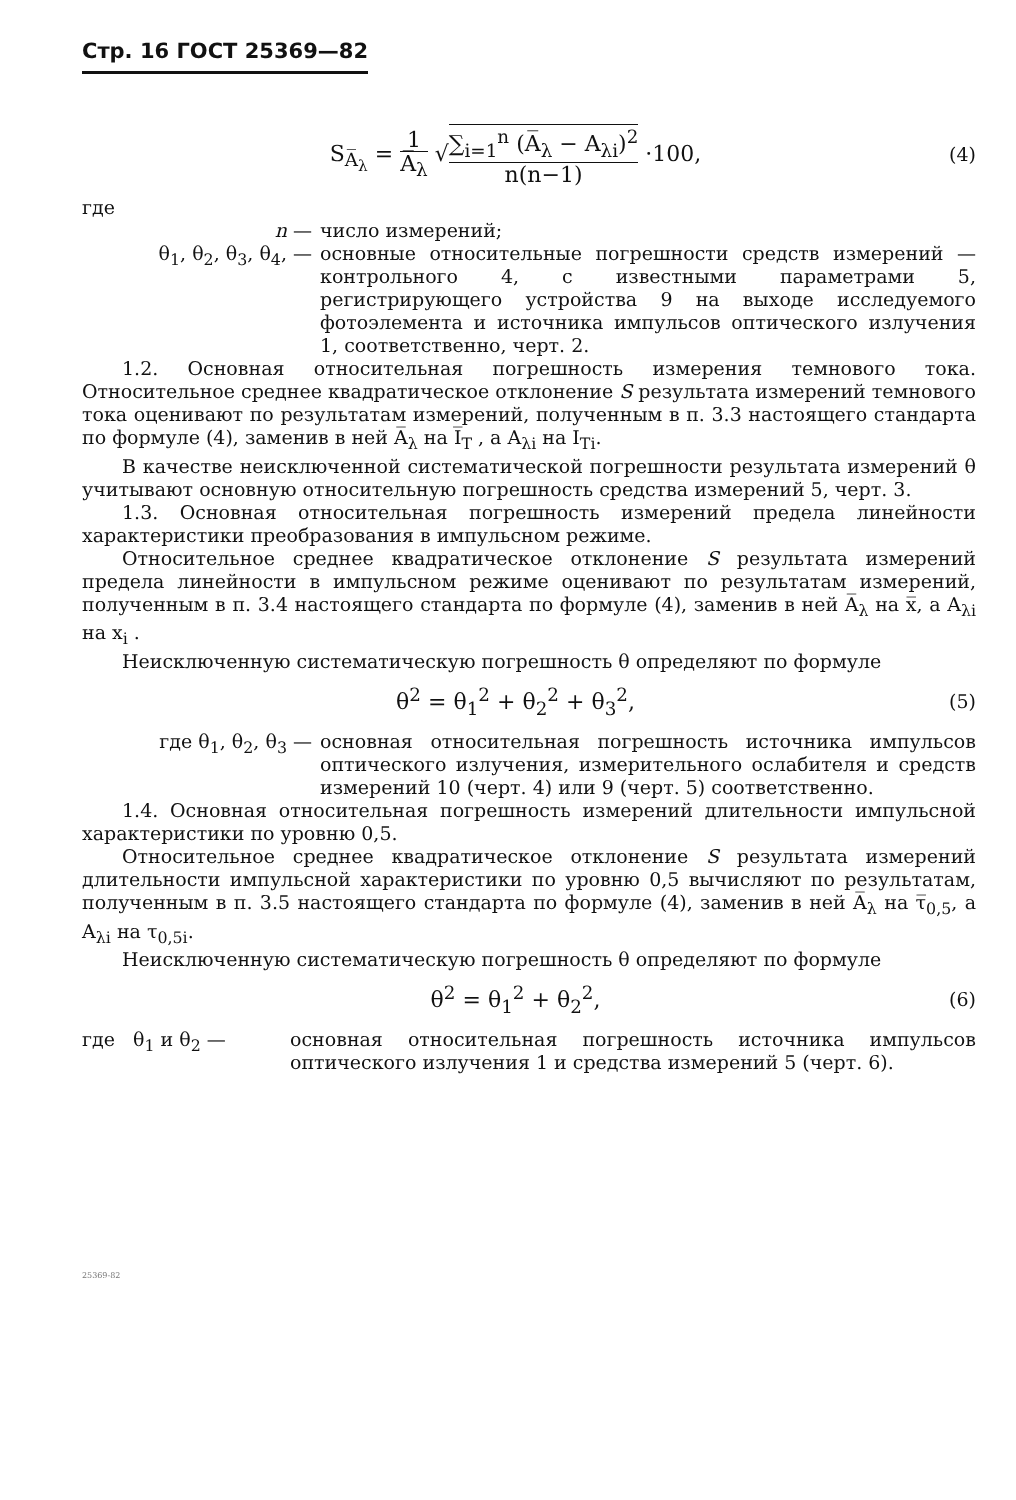Стр. 16 ГОСТ 25369—82
S<sub>A̅<sub>λ</sub></sub> = 1 A̅<sub>λ</sub> √∑<sub>i=1</sub><sup>n</sup> (A̅<sub>λ</sub> − A<sub>λi</sub>)<sup>2</sup> n(n−1) ·100,
(4)
где
n — число измерений;
θ<sub>1</sub>, θ<sub>2</sub>, θ<sub>3</sub>, θ<sub>4</sub>, — основные относительные погрешности средств измерений — контрольного 4, с известными параметрами 5, регистрирующего устройства 9 на выходе исследуемого фотоэлемента и источника импульсов оптического излучения 1, соответственно, черт. 2.
1.2. Основная относительная погрешность измерения темнового тока. Относительное среднее квадратическое отклонение S результата измерений темнового тока оценивают по результатам измерений, полученным в п. 3.3 настоящего стандарта по формуле (4), заменив в ней A̅<sub>λ</sub> на I̅<sub>T</sub> , а A<sub>λi</sub> на I<sub>Ti</sub>.
В качестве неисключенной систематической погрешности результата измерений θ учитывают основную относительную погрешность средства измерений 5, черт. 3.
1.3. Основная относительная погрешность измерений предела линейности характеристики преобразования в импульсном режиме.
Относительное среднее квадратическое отклонение S результата измерений предела линейности в импульсном режиме оценивают по результатам измерений, полученным в п. 3.4 настоящего стандарта по формуле (4), заменив в ней A̅<sub>λ</sub> на x̅, а A<sub>λi</sub> на x<sub>i</sub> .
Неисключенную систематическую погрешность θ определяют по формуле
θ<sup>2</sup> = θ<sub>1</sub><sup>2</sup> + θ<sub>2</sub><sup>2</sup> + θ<sub>3</sub><sup>2</sup>,
(5)
где θ<sub>1</sub>, θ<sub>2</sub>, θ<sub>3</sub> — основная относительная погрешность источника импульсов оптического излучения, измерительного ослабителя и средств измерений 10 (черт. 4) или 9 (черт. 5) соответственно.
1.4. Основная относительная погрешность измерений длительности импульсной характеристики по уровню 0,5.
Относительное среднее квадратическое отклонение S результата измерений длительности импульсной характеристики по уровню 0,5 вычисляют по результатам, полученным в п. 3.5 настоящего стандарта по формуле (4), заменив в ней A̅<sub>λ</sub> на τ̅<sub>0,5</sub>, а A<sub>λi</sub> на τ<sub>0,5i</sub>.
Неисключенную систематическую погрешность θ определяют по формуле
θ<sup>2</sup> = θ<sub>1</sub><sup>2</sup> + θ<sub>2</sub><sup>2</sup>,
(6)
где θ<sub>1</sub> и θ<sub>2</sub> — основная относительная погрешность источника импульсов оптического излучения 1 и средства измерений 5 (черт. 6).
25369-82